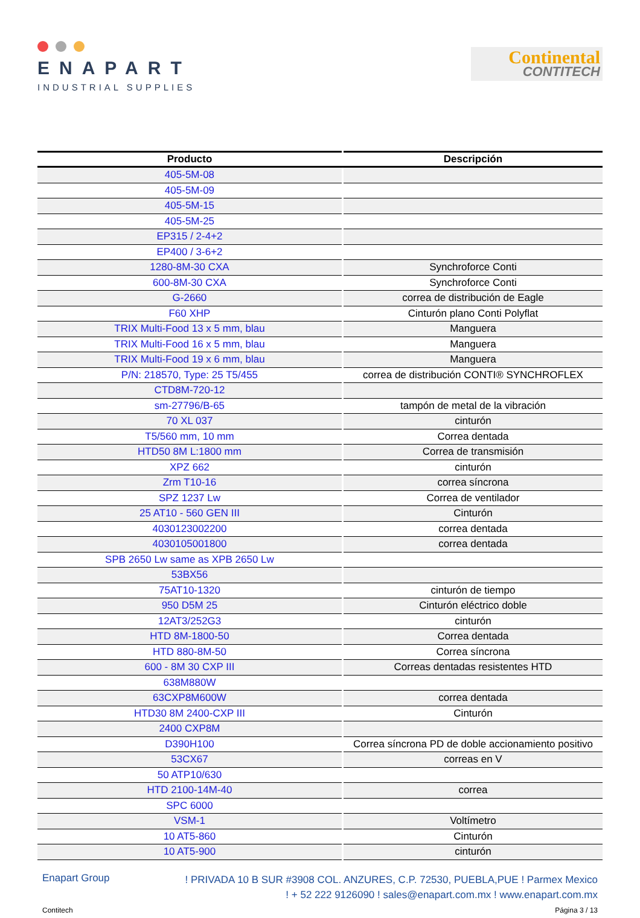ENAPART
INDUSTRIAL SUPPLIES
Continental
CONTITECH
| Producto | Descripción |
| --- | --- |
| 405-5M-08 | |
| 405-5M-09 | |
| 405-5M-15 | |
| 405-5M-25 | |
| EP315 / 2-4+2 | |
| EP400 / 3-6+2 | |
| 1280-8M-30 CXA | Synchroforce Conti |
| 600-8M-30 CXA | Synchroforce Conti |
| G-2660 | correa de distribución de Eagle |
| F60 XHP | Cinturón plano Conti Polyflat |
| TRIX Multi-Food 13 x 5 mm, blau | Manguera |
| TRIX Multi-Food 16 x 5 mm, blau | Manguera |
| TRIX Multi-Food 19 x 6 mm, blau | Manguera |
| P/N: 218570, Type: 25 T5/455 | correa de distribución CONTI® SYNCHROFLEX |
| CTD8M-720-12 | |
| sm-27796/B-65 | tampón de metal de la vibración |
| 70 XL 037 | cinturón |
| T5/560 mm, 10 mm | Correa dentada |
| HTD50 8M L:1800 mm | Correa de transmisión |
| XPZ 662 | cinturón |
| Zrm T10-16 | correa síncrona |
| SPZ 1237 Lw | Correa de ventilador |
| 25 AT10 - 560 GEN III | Cinturón |
| 4030123002200 | correa dentada |
| 4030105001800 | correa dentada |
| SPB 2650 Lw same as XPB 2650 Lw | |
| 53BX56 | |
| 75AT10-1320 | cinturón de tiempo |
| 950 D5M 25 | Cinturón eléctrico doble |
| 12AT3/252G3 | cinturón |
| HTD 8M-1800-50 | Correa dentada |
| HTD 880-8M-50 | Correa síncrona |
| 600 - 8M 30 CXP III | Correas dentadas resistentes HTD |
| 638M880W | |
| 63CXP8M600W | correa dentada |
| HTD30 8M 2400-CXP III | Cinturón |
| 2400 CXP8M | |
| D390H100 | Correa síncrona PD de doble accionamiento positivo |
| 53CX67 | correas en V |
| 50 ATP10/630 | |
| HTD 2100-14M-40 | correa |
| SPC 6000 | |
| VSM-1 | Voltímetro |
| 10 AT5-860 | Cinturón |
| 10 AT5-900 | cinturón |
Enapart Group
! PRIVADA 10 B SUR #3908 COL. ANZURES, C.P. 72530, PUEBLA,PUE ! Parmex Mexico
! + 52 222 9126090 ! sales@enapart.com.mx ! www.enapart.com.mx
Contitech Página 3 / 13